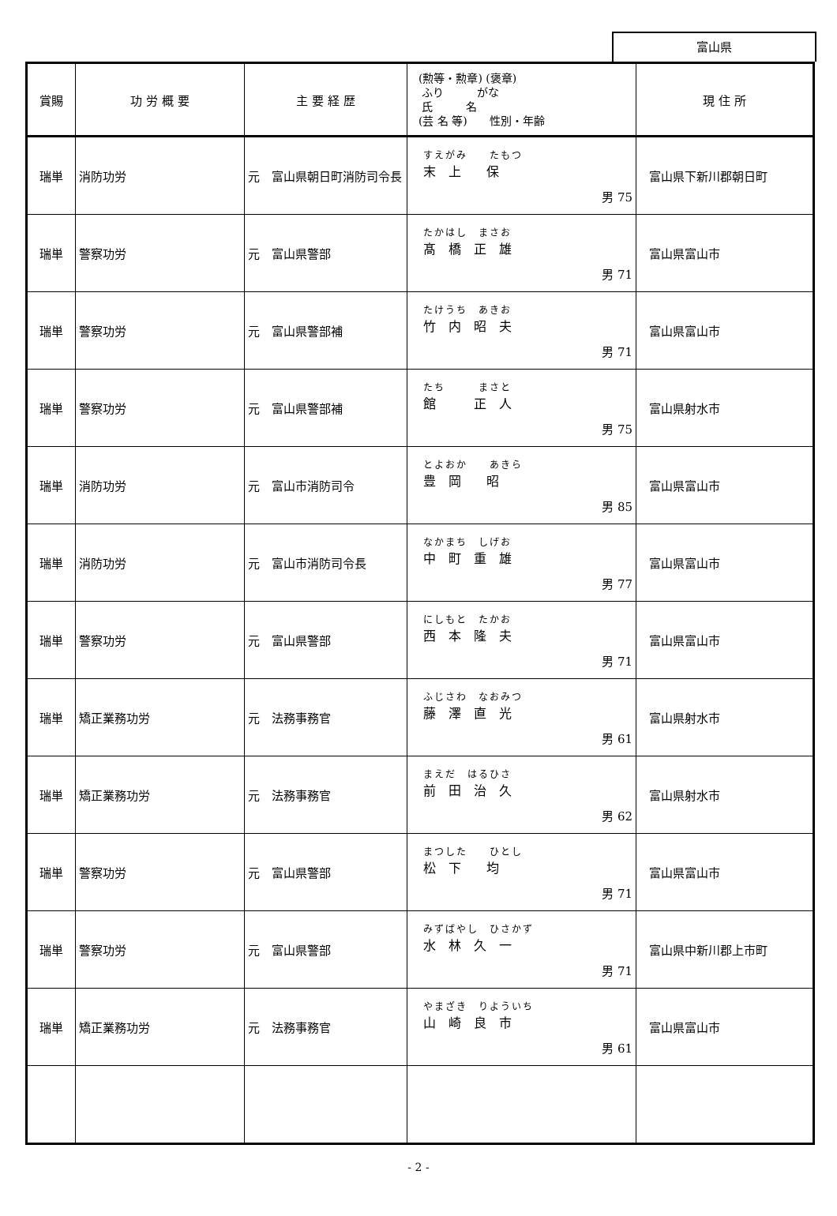富山県
| 賞賜 | 功 労 概 要 | 主 要 経 歴 | (勲等・勲章) (褒章) ふり がな 氏 名 (芸 名 等) 性別・年齢 | 現 住 所 |
| --- | --- | --- | --- | --- |
| 瑞単 | 消防功労 | 元 富山県朝日町消防司令長 | すえがみ たもつ 末 上 保 男 75 | 富山県下新川郡朝日町 |
| 瑞単 | 警察功労 | 元 富山県警部 | たかはし まさお 髙 橋 正 雄 男 71 | 富山県富山市 |
| 瑞単 | 警察功労 | 元 富山県警部補 | たけうち あきお 竹 内 昭 夫 男 71 | 富山県富山市 |
| 瑞単 | 警察功労 | 元 富山県警部補 | たち まさと 館 正 人 男 75 | 富山県射水市 |
| 瑞単 | 消防功労 | 元 富山市消防司令 | とよおか あきら 豊 岡 昭 男 85 | 富山県富山市 |
| 瑞単 | 消防功労 | 元 富山市消防司令長 | なかまち しげお 中 町 重 雄 男 77 | 富山県富山市 |
| 瑞単 | 警察功労 | 元 富山県警部 | にしもと たかお 西 本 隆 夫 男 71 | 富山県富山市 |
| 瑞単 | 矯正業務功労 | 元 法務事務官 | ふじさわ なおみつ 藤 澤 直 光 男 61 | 富山県射水市 |
| 瑞単 | 矯正業務功労 | 元 法務事務官 | まえだ はるひさ 前 田 治 久 男 62 | 富山県射水市 |
| 瑞単 | 警察功労 | 元 富山県警部 | まつした ひとし 松 下 均 男 71 | 富山県富山市 |
| 瑞単 | 警察功労 | 元 富山県警部 | みずばやし ひさかず 水 林 久 一 男 71 | 富山県中新川郡上市町 |
| 瑞単 | 矯正業務功労 | 元 法務事務官 | やまざき りよういち 山 崎 良 市 男 61 | 富山県富山市 |
- 2 -